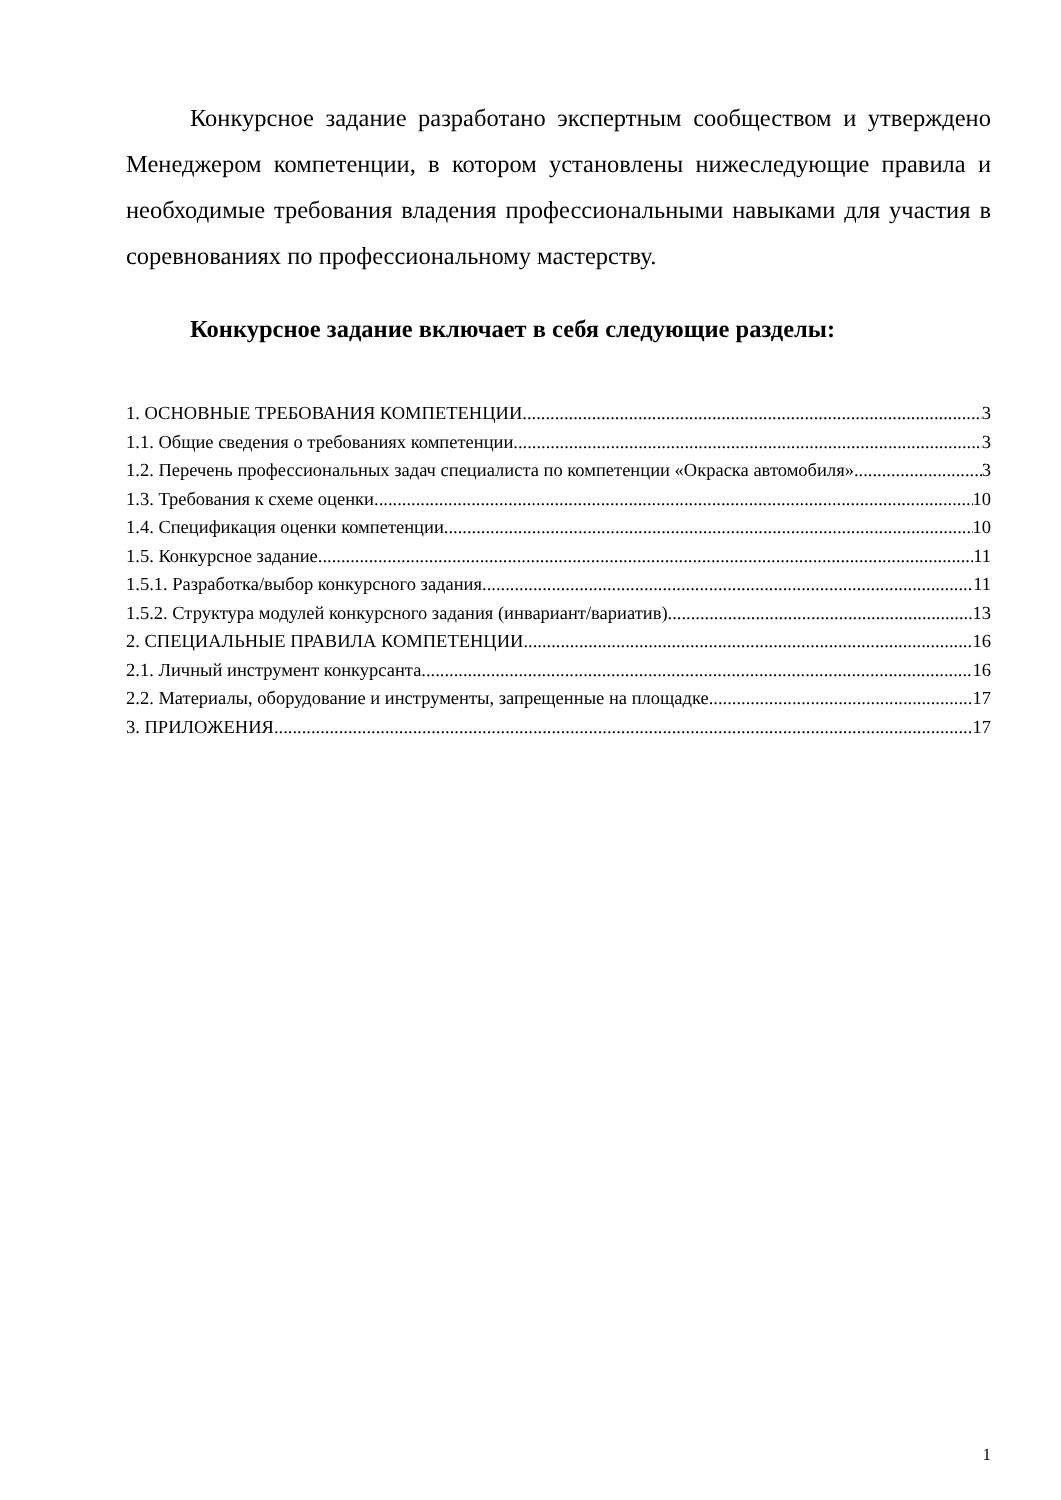Конкурсное задание разработано экспертным сообществом и утверждено Менеджером компетенции, в котором установлены нижеследующие правила и необходимые требования владения профессиональными навыками для участия в соревнованиях по профессиональному мастерству.
Конкурсное задание включает в себя следующие разделы:
1. ОСНОВНЫЕ ТРЕБОВАНИЯ КОМПЕТЕНЦИИ 3
1.1. Общие сведения о требованиях компетенции 3
1.2. Перечень профессиональных задач специалиста по компетенции «Окраска автомобиля» 3
1.3. Требования к схеме оценки 10
1.4. Спецификация оценки компетенции 10
1.5. Конкурсное задание 11
1.5.1. Разработка/выбор конкурсного задания 11
1.5.2. Структура модулей конкурсного задания (инвариант/вариатив) 13
2. СПЕЦИАЛЬНЫЕ ПРАВИЛА КОМПЕТЕНЦИИ 16
2.1. Личный инструмент конкурсанта 16
2.2. Материалы, оборудование и инструменты, запрещенные на площадке 17
3. ПРИЛОЖЕНИЯ 17
1